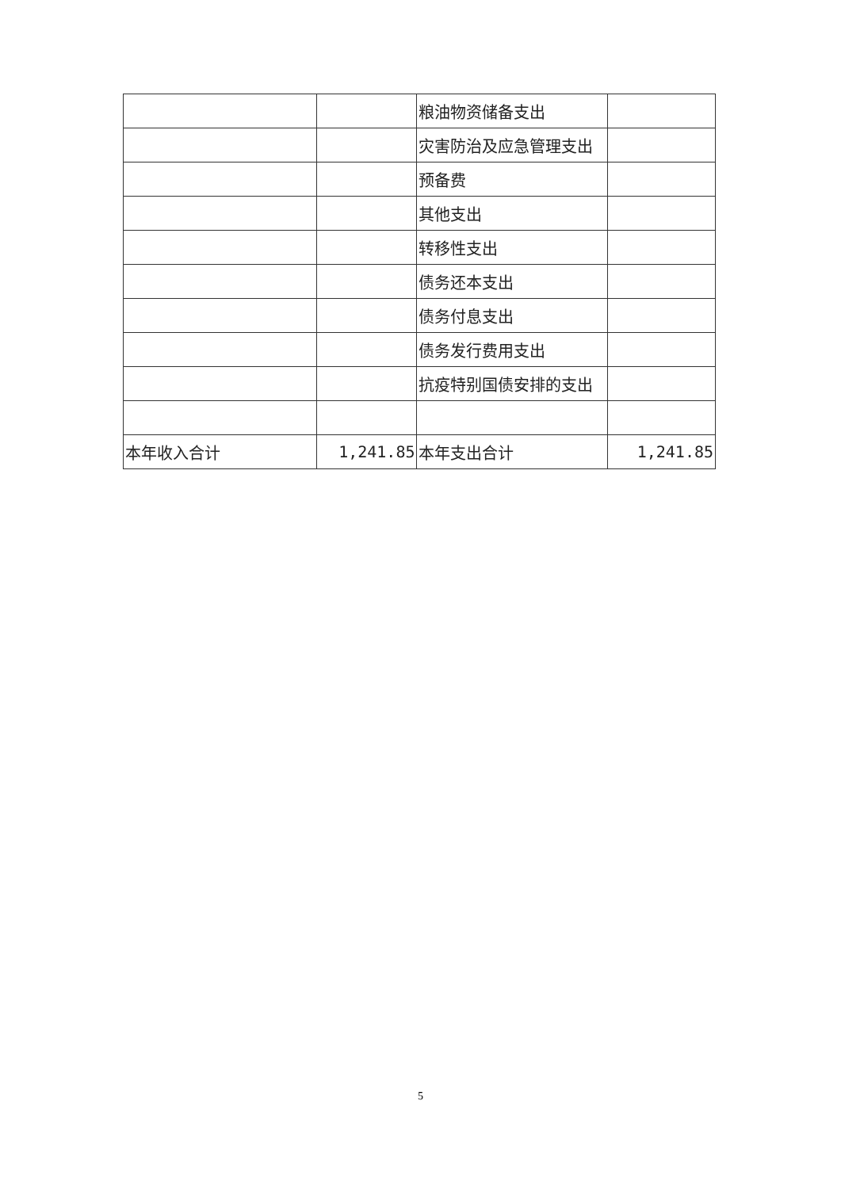| | | 粮油物资储备支出 | |
| | | 灾害防治及应急管理支出 | |
| | | 预备费 | |
| | | 其他支出 | |
| | | 转移性支出 | |
| | | 债务还本支出 | |
| | | 债务付息支出 | |
| | | 债务发行费用支出 | |
| | | 抗疫特别国债安排的支出 | |
| 本年收入合计 | 1,241.85 | 本年支出合计 | 1,241.85 |
5